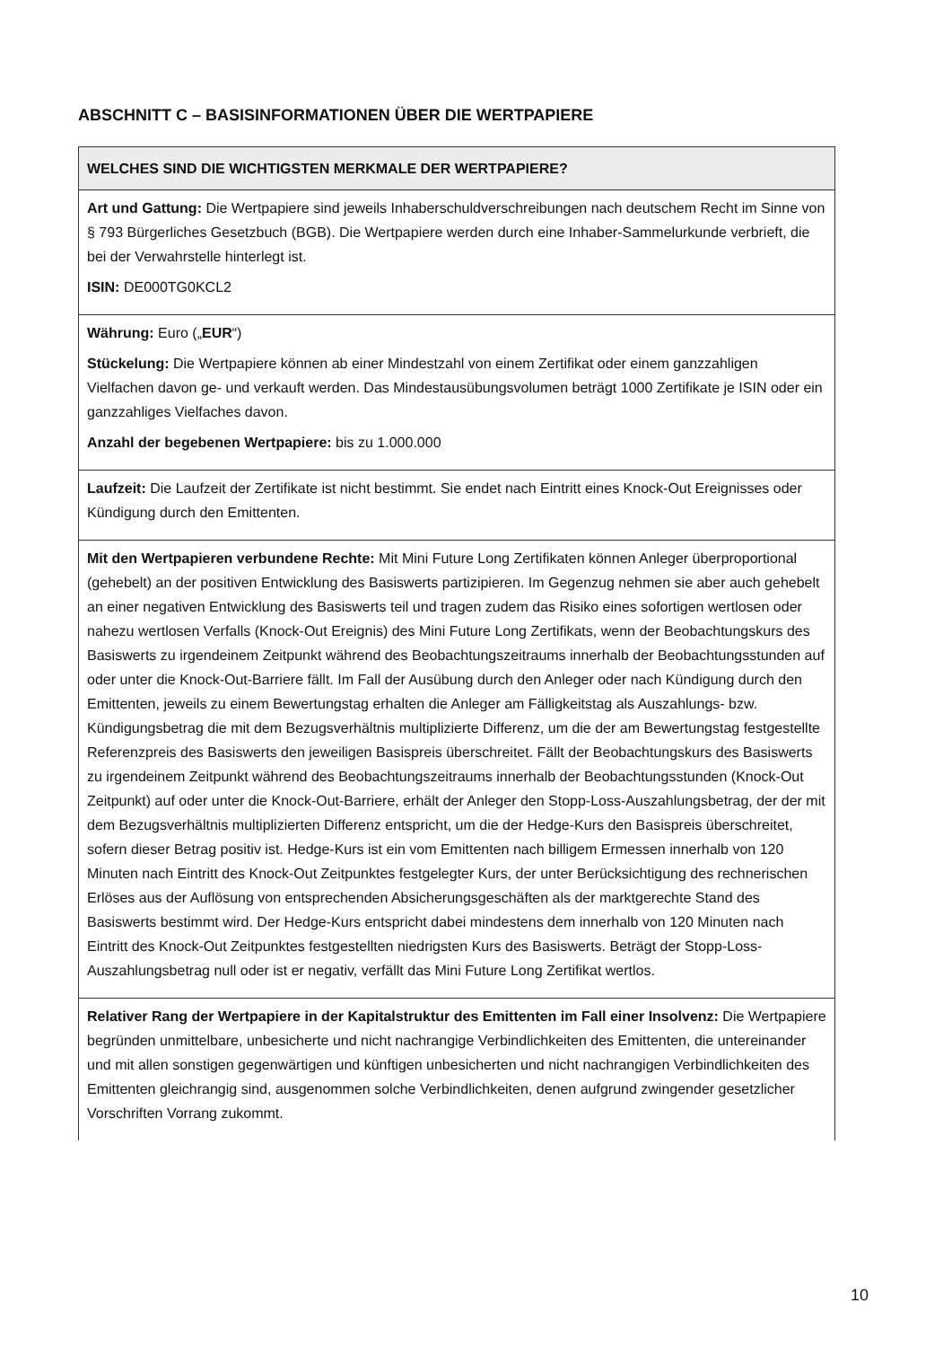ABSCHNITT C – BASISINFORMATIONEN ÜBER DIE WERTPAPIERE
| WELCHES SIND DIE WICHTIGSTEN MERKMALE DER WERTPAPIERE? |
| --- |
| Art und Gattung: Die Wertpapiere sind jeweils Inhaberschuldverschreibungen nach deutschem Recht im Sinne von § 793 Bürgerliches Gesetzbuch (BGB). Die Wertpapiere werden durch eine Inhaber-Sammelurkunde verbrieft, die bei der Verwahrstelle hinterlegt ist. ISIN: DE000TG0KCL2 |
| Währung: Euro („ EUR “) Stückelung: Die Wertpapiere können ab einer Mindestzahl von einem Zertifikat oder einem ganzzahligen Vielfachen davon ge- und verkauft werden. Das Mindestausübungsvolumen beträgt 1000 Zertifikate je ISIN oder ein ganzzahliges Vielfaches davon. Anzahl der begebenen Wertpapiere: bis zu 1.000.000 |
| Laufzeit: Die Laufzeit der Zertifikate ist nicht bestimmt. Sie endet nach Eintritt eines Knock-Out Ereignisses oder Kündigung durch den Emittenten. |
| Mit den Wertpapieren verbundene Rechte: Mit Mini Future Long Zertifikaten können Anleger überproportional (gehebelt) an der positiven Entwicklung des Basiswerts partizipieren. Im Gegenzug nehmen sie aber auch gehebelt an einer negativen Entwicklung des Basiswerts teil und tragen zudem das Risiko eines sofortigen wertlosen oder nahezu wertlosen Verfalls (Knock-Out Ereignis) des Mini Future Long Zertifikats, wenn der Beobachtungskurs des Basiswerts zu irgendeinem Zeitpunkt während des Beobachtungszeitraums innerhalb der Beobachtungsstunden auf oder unter die Knock-Out-Barriere fällt. Im Fall der Ausübung durch den Anleger oder nach Kündigung durch den Emittenten, jeweils zu einem Bewertungstag erhalten die Anleger am Fälligkeitstag als Auszahlungs- bzw. Kündigungsbetrag die mit dem Bezugsverhältnis multiplizierte Differenz, um die der am Bewertungstag festgestellte Referenzpreis des Basiswerts den jeweiligen Basispreis überschreitet. Fällt der Beobachtungskurs des Basiswerts zu irgendeinem Zeitpunkt während des Beobachtungszeitraums innerhalb der Beobachtungsstunden (Knock-Out Zeitpunkt) auf oder unter die Knock-Out-Barriere, erhält der Anleger den Stopp-Loss-Auszahlungsbetrag, der der mit dem Bezugsverhältnis multiplizierten Differenz entspricht, um die der Hedge-Kurs den Basispreis überschreitet, sofern dieser Betrag positiv ist. Hedge-Kurs ist ein vom Emittenten nach billigem Ermessen innerhalb von 120 Minuten nach Eintritt des Knock-Out Zeitpunktes festgelegter Kurs, der unter Berücksichtigung des rechnerischen Erlöses aus der Auflösung von entsprechenden Absicherungsgeschäften als der marktgerechte Stand des Basiswerts bestimmt wird. Der Hedge-Kurs entspricht dabei mindestens dem innerhalb von 120 Minuten nach Eintritt des Knock-Out Zeitpunktes festgestellten niedrigsten Kurs des Basiswerts. Beträgt der Stopp-Loss-Auszahlungsbetrag null oder ist er negativ, verfällt das Mini Future Long Zertifikat wertlos. |
| Relativer Rang der Wertpapiere in der Kapitalstruktur des Emittenten im Fall einer Insolvenz: Die Wertpapiere begründen unmittelbare, unbesicherte und nicht nachrangige Verbindlichkeiten des Emittenten, die untereinander und mit allen sonstigen gegenwärtigen und künftigen unbesicherten und nicht nachrangigen Verbindlichkeiten des Emittenten gleichrangig sind, ausgenommen solche Verbindlichkeiten, denen aufgrund zwingender gesetzlicher Vorschriften Vorrang zukommt. |
10